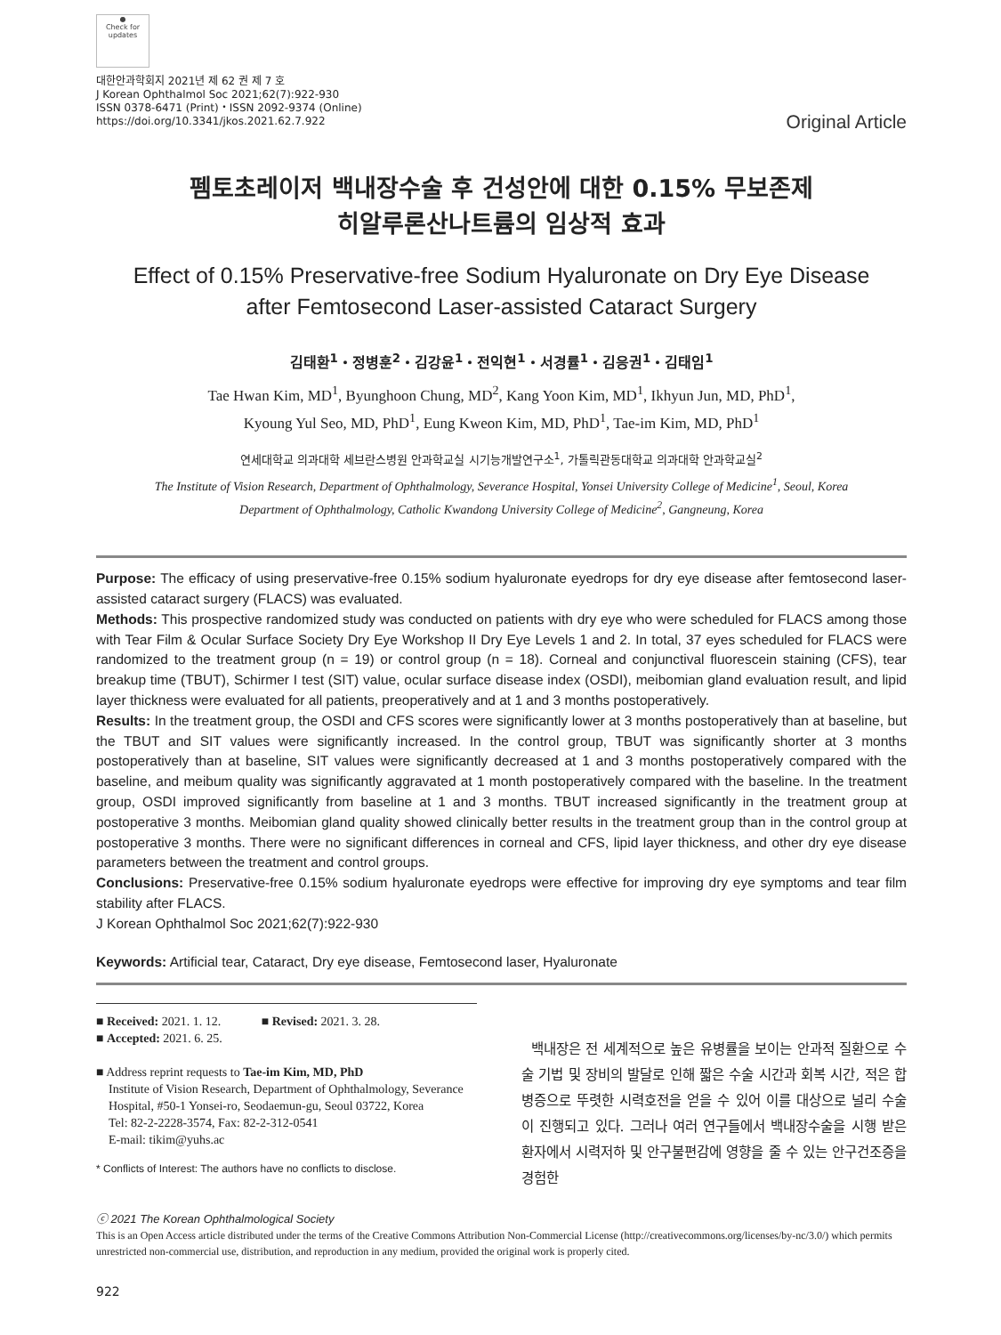●
Check for
updates
대한안과학회지 2021년 제 62 권 제 7 호
J Korean Ophthalmol Soc 2021;62(7):922-930
ISSN 0378-6471 (Print)・ISSN 2092-9374 (Online)
https://doi.org/10.3341/jkos.2021.62.7.922
Original Article
펨토초레이저 백내장수술 후 건성안에 대한 0.15% 무보존제
히알루론산나트륨의 임상적 효과
Effect of 0.15% Preservative-free Sodium Hyaluronate on Dry Eye Disease
after Femtosecond Laser-assisted Cataract Surgery
김태환<sup>1</sup>・정병훈<sup>2</sup>・김강윤<sup>1</sup>・전익현<sup>1</sup>・서경률<sup>1</sup>・김응권<sup>1</sup>・김태임<sup>1</sup>
Tae Hwan Kim, MD<sup>1</sup>, Byunghoon Chung, MD<sup>2</sup>, Kang Yoon Kim, MD<sup>1</sup>, Ikhyun Jun, MD, PhD<sup>1</sup>,
Kyoung Yul Seo, MD, PhD<sup>1</sup>, Eung Kweon Kim, MD, PhD<sup>1</sup>, Tae-im Kim, MD, PhD<sup>1</sup>
연세대학교 의과대학 세브란스병원 안과학교실 시기능개발연구소<sup>1</sup>, 가톨릭관동대학교 의과대학 안과학교실<sup>2</sup>
The Institute of Vision Research, Department of Ophthalmology, Severance Hospital, Yonsei University College of Medicine<sup>1</sup>, Seoul, Korea
Department of Ophthalmology, Catholic Kwandong University College of Medicine<sup>2</sup>, Gangneung, Korea
Purpose: The efficacy of using preservative-free 0.15% sodium hyaluronate eyedrops for dry eye disease after femtosecond laser-assisted cataract surgery (FLACS) was evaluated.
Methods: This prospective randomized study was conducted on patients with dry eye who were scheduled for FLACS among those with Tear Film & Ocular Surface Society Dry Eye Workshop II Dry Eye Levels 1 and 2. In total, 37 eyes scheduled for FLACS were randomized to the treatment group (n = 19) or control group (n = 18). Corneal and conjunctival fluorescein staining (CFS), tear breakup time (TBUT), Schirmer I test (SIT) value, ocular surface disease index (OSDI), meibomian gland evaluation result, and lipid layer thickness were evaluated for all patients, preoperatively and at 1 and 3 months postoperatively.
Results: In the treatment group, the OSDI and CFS scores were significantly lower at 3 months postoperatively than at baseline, but the TBUT and SIT values were significantly increased. In the control group, TBUT was significantly shorter at 3 months postoperatively than at baseline, SIT values were significantly decreased at 1 and 3 months postoperatively compared with the baseline, and meibum quality was significantly aggravated at 1 month postoperatively compared with the baseline. In the treatment group, OSDI improved significantly from baseline at 1 and 3 months. TBUT increased significantly in the treatment group at postoperative 3 months. Meibomian gland quality showed clinically better results in the treatment group than in the control group at postoperative 3 months. There were no significant differences in corneal and CFS, lipid layer thickness, and other dry eye disease parameters between the treatment and control groups.
Conclusions: Preservative-free 0.15% sodium hyaluronate eyedrops were effective for improving dry eye symptoms and tear film stability after FLACS.
J Korean Ophthalmol Soc 2021;62(7):922-930
Keywords: Artificial tear, Cataract, Dry eye disease, Femtosecond laser, Hyaluronate
■ Received: 2021. 1. 12. ■ Revised: 2021. 3. 28.
■ Accepted: 2021. 6. 25.
■ Address reprint requests to Tae-im Kim, MD, PhD
Institute of Vision Research, Department of Ophthalmology, Severance Hospital, #50-1 Yonsei-ro, Seodaemun-gu, Seoul 03722, Korea
Tel: 82-2-2228-3574, Fax: 82-2-312-0541
E-mail: tikim@yuhs.ac
* Conflicts of Interest: The authors have no conflicts to disclose.
백내장은 전 세계적으로 높은 유병률을 보이는 안과적 질환으로 수술 기법 및 장비의 발달로 인해 짧은 수술 시간과 회복 시간, 적은 합병증으로 뚜렷한 시력호전을 얻을 수 있어 이를 대상으로 널리 수술이 진행되고 있다. 그러나 여러 연구들에서 백내장수술을 시행 받은 환자에서 시력저하 및 안구불편감에 영향을 줄 수 있는 안구건조증을 경험한
ⓒ 2021 The Korean Ophthalmological Society
This is an Open Access article distributed under the terms of the Creative Commons Attribution Non-Commercial License (http://creativecommons.org/licenses/by-nc/3.0/) which permits unrestricted non-commercial use, distribution, and reproduction in any medium, provided the original work is properly cited.
922